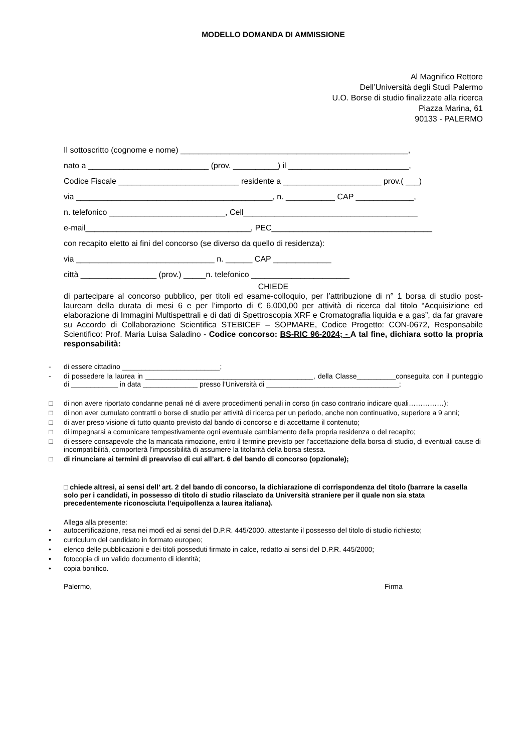MODELLO DOMANDA DI AMMISSIONE
Al Magnifico Rettore
Dell’Università degli Studi Palermo
U.O. Borse di studio finalizzate alla ricerca
Piazza Marina, 61
90133 - PALERMO
Il sottoscritto (cognome e nome) ___________________________________________________,
nato a ___________________________ (prov. __________) il ___________________________,
Codice Fiscale ___________________________ residente a ______________________ prov.( ___)
via ____________________________________________, n. ___________ CAP _____________,
n. telefonico __________________________, Cell_______________________________________
e-mail_____________________________________, PEC____________________________________
con recapito eletto ai fini del concorso (se diverso da quello di residenza):
via _______________________________ n. ______ CAP _____________
città _________________ (prov.) _____n. telefonico ______________________
CHIEDE
di partecipare al concorso pubblico, per titoli ed esame-colloquio, per l’attribuzione di n° 1 borsa di studio post-lauream della durata di mesi 6 e per l’importo di € 6.000,00 per attività di ricerca dal titolo “Acquisizione ed elaborazione di Immagini Multispettrali e di dati di Spettroscopia XRF e Cromatografia liquida e a gas”, da far gravare su Accordo di Collaborazione Scientifica STEBICEF – SOPMARE, Codice Progetto: CON-0672, Responsabile Scientifico: Prof. Maria Luisa Saladino - Codice concorso: BS-RIC 96-2024; - A tal fine, dichiara sotto la propria responsabilità:
- di essere cittadino _________________________;
- di possedere la laurea in ___________________________________________, della Classe__________conseguita con il punteggio di ____________ in data ______________ presso l’Università di __________________________________;
□ di non avere riportato condanne penali né di avere procedimenti penali in corso (in caso contrario indicare quali……………);
□ di non aver cumulato contratti o borse di studio per attività di ricerca per un periodo, anche non continuativo, superiore a 9 anni;
□ di aver preso visione di tutto quanto previsto dal bando di concorso e di accettarne il contenuto;
□ di impegnarsi a comunicare tempestivamente ogni eventuale cambiamento della propria residenza o del recapito;
□ di essere consapevole che la mancata rimozione, entro il termine previsto per l’accettazione della borsa di studio, di eventuali cause di incompatibilità, comporterà l’impossibilità di assumere la titolarità della borsa stessa.
□ di rinunciare ai termini di preavviso di cui all’art. 6 del bando di concorso (opzionale);
□ chiede altresì, ai sensi dell’ art. 2 del bando di concorso, la dichiarazione di corrispondenza del titolo (barrare la casella solo per i candidati, in possesso di titolo di studio rilasciato da Università straniere per il quale non sia stata precedentemente riconosciuta l’equipollenza a laurea italiana).
Allega alla presente:
• autocertificazione, resa nei modi ed ai sensi del D.P.R. 445/2000, attestante il possesso del titolo di studio richiesto;
• curriculum del candidato in formato europeo;
• elenco delle pubblicazioni e dei titoli posseduti firmato in calce, redatto ai sensi del D.P.R. 445/2000;
• fotocopia di un valido documento di identità;
• copia bonifico.
Palermo, Firma